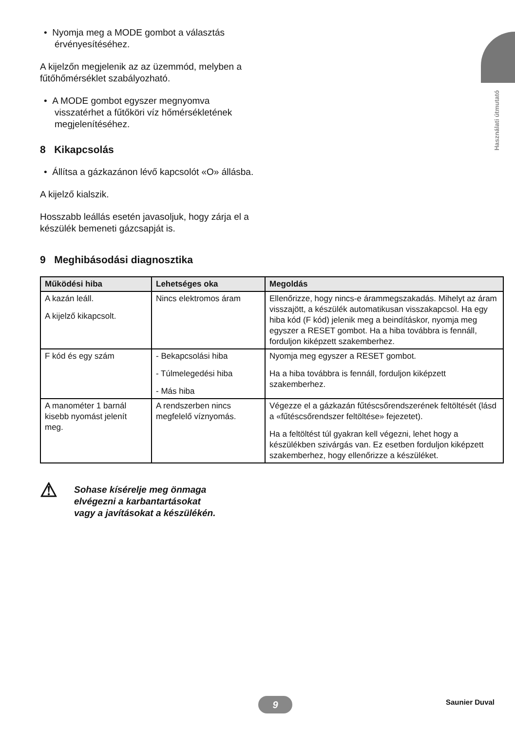Használati útmutató
• Nyomja meg a MODE gombot a választás érvényesítéséhez.
A kijelzőn megjelenik az az üzemmód, melyben a fűtőhőmérséklet szabályozható.
• A MODE gombot egyszer megnyomva visszatérhet a fűtőköri víz hőmérsékletének megjelenítéséhez.
8 Kikapcsolás
• Állítsa a gázkazánon lévő kapcsolót «O» állásba.
A kijelző kialszik.
Hosszabb leállás esetén javasoljuk, hogy zárja el a készülék bemeneti gázcsapját is.
9 Meghibásodási diagnosztika
| Működési hiba | Lehetséges oka | Megoldás |
| --- | --- | --- |
| A kazán leáll. A kijelző kikapcsolt. | Nincs elektromos áram | Ellenőrizze, hogy nincs-e árammegszakadás. Mihelyt az áram visszajött, a készülék automatikusan visszakapcsol. Ha egy hiba kód (F kód) jelenik meg a beindításkor, nyomja meg egyszer a RESET gombot. Ha a hiba továbbra is fennáll, forduljon kiképzett szakemberhez. |
| F kód és egy szám | - Bekapcsolási hiba - Túlmelegedési hiba - Más hiba | Nyomja meg egyszer a RESET gombot. Ha a hiba továbbra is fennáll, forduljon kiképzett szakemberhez. |
| A manométer 1 barnál kisebb nyomást jelenít meg. | A rendszerben nincs megfelelő víznyomás. | Végezze el a gázkazán fűtéscsőrendszerének feltöltését (lásd a «fűtéscsőrendszer feltöltése» fejezetet). Ha a feltöltést túl gyakran kell végezni, lehet hogy a készülékben szivárgás van. Ez esetben forduljon kiképzett szakemberhez, hogy ellenőrizze a készüléket. |
⚠
Sohase kísérelje meg önmaga
elvégezni a karbantartásokat
vagy a javításokat a készülékén.
9 Saunier Duval